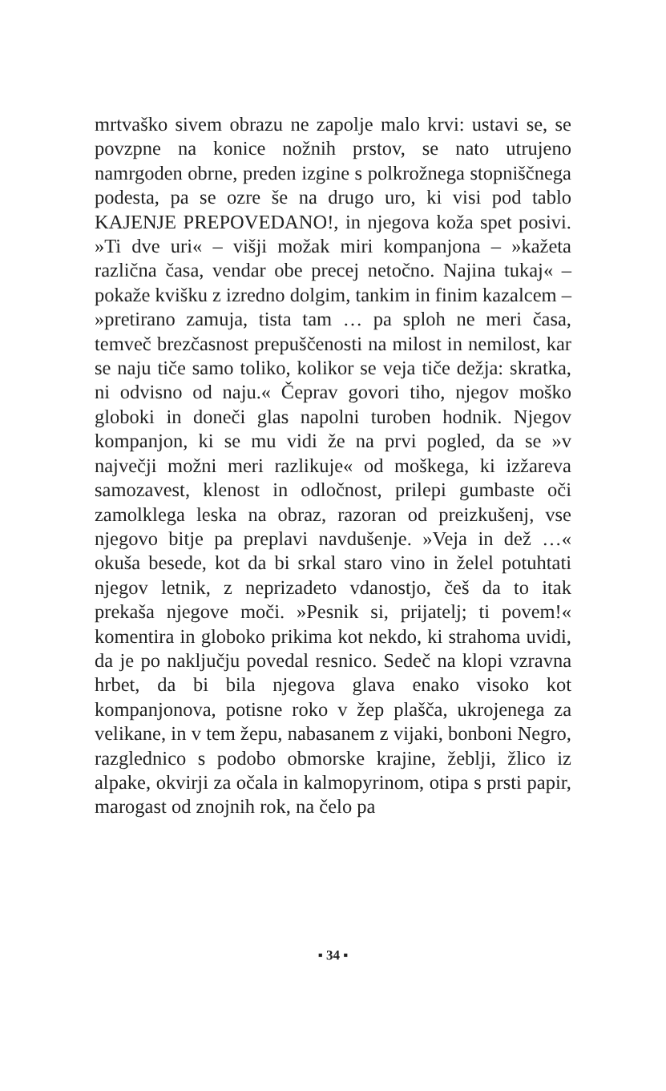mrtvaško sivem obrazu ne zapolje malo krvi: ustavi se, se povzpne na konice nožnih prstov, se nato utrujeno namrgoden obrne, preden izgine s polkrožnega stopniščnega podesta, pa se ozre še na drugo uro, ki visi pod tablo KAJENJE PREPOVEDANO!, in njegova koža spet posivi. »Ti dve uri« – višji možak miri kompanjona – »kažeta različna časa, vendar obe precej netočno. Najina tukaj« – pokaže kvišku z izredno dolgim, tankim in finim kazalcem – »pretirano zamuja, tista tam … pa sploh ne meri časa, temveč brezčasnost prepuščenosti na milost in nemilost, kar se naju tiče samo toliko, kolikor se veja tiče dežja: skratka, ni odvisno od naju.« Čeprav govori tiho, njegov moško globoki in doneči glas napolni turoben hodnik. Njegov kompanjon, ki se mu vidi že na prvi pogled, da se »v največji možni meri razlikuje« od moškega, ki izžareva samozavest, klenost in odločnost, prilepi gumbaste oči zamolklega leska na obraz, razoran od preizkušenj, vse njegovo bitje pa preplavi navdušenje. »Veja in dež …« okuša besede, kot da bi srkal staro vino in želel potuhtati njegov letnik, z neprizadeto vdanostjo, češ da to itak prekaša njegove moči. »Pesnik si, prijatelj; ti povem!« komentira in globoko prikima kot nekdo, ki strahoma uvidi, da je po naključju povedal resnico. Sedeč na klopi vzravna hrbet, da bi bila njegova glava enako visoko kot kompanjonova, potisne roko v žep plašča, ukrojenega za velikane, in v tem žepu, nabasanem z vijaki, bonboni Negro, razglednico s podobo obmorske krajine, žeblji, žlico iz alpake, okvirji za očala in kalmopyrinom, otipa s prsti papir, marogast od znojnih rok, na čelo pa
▪ 34 ▪